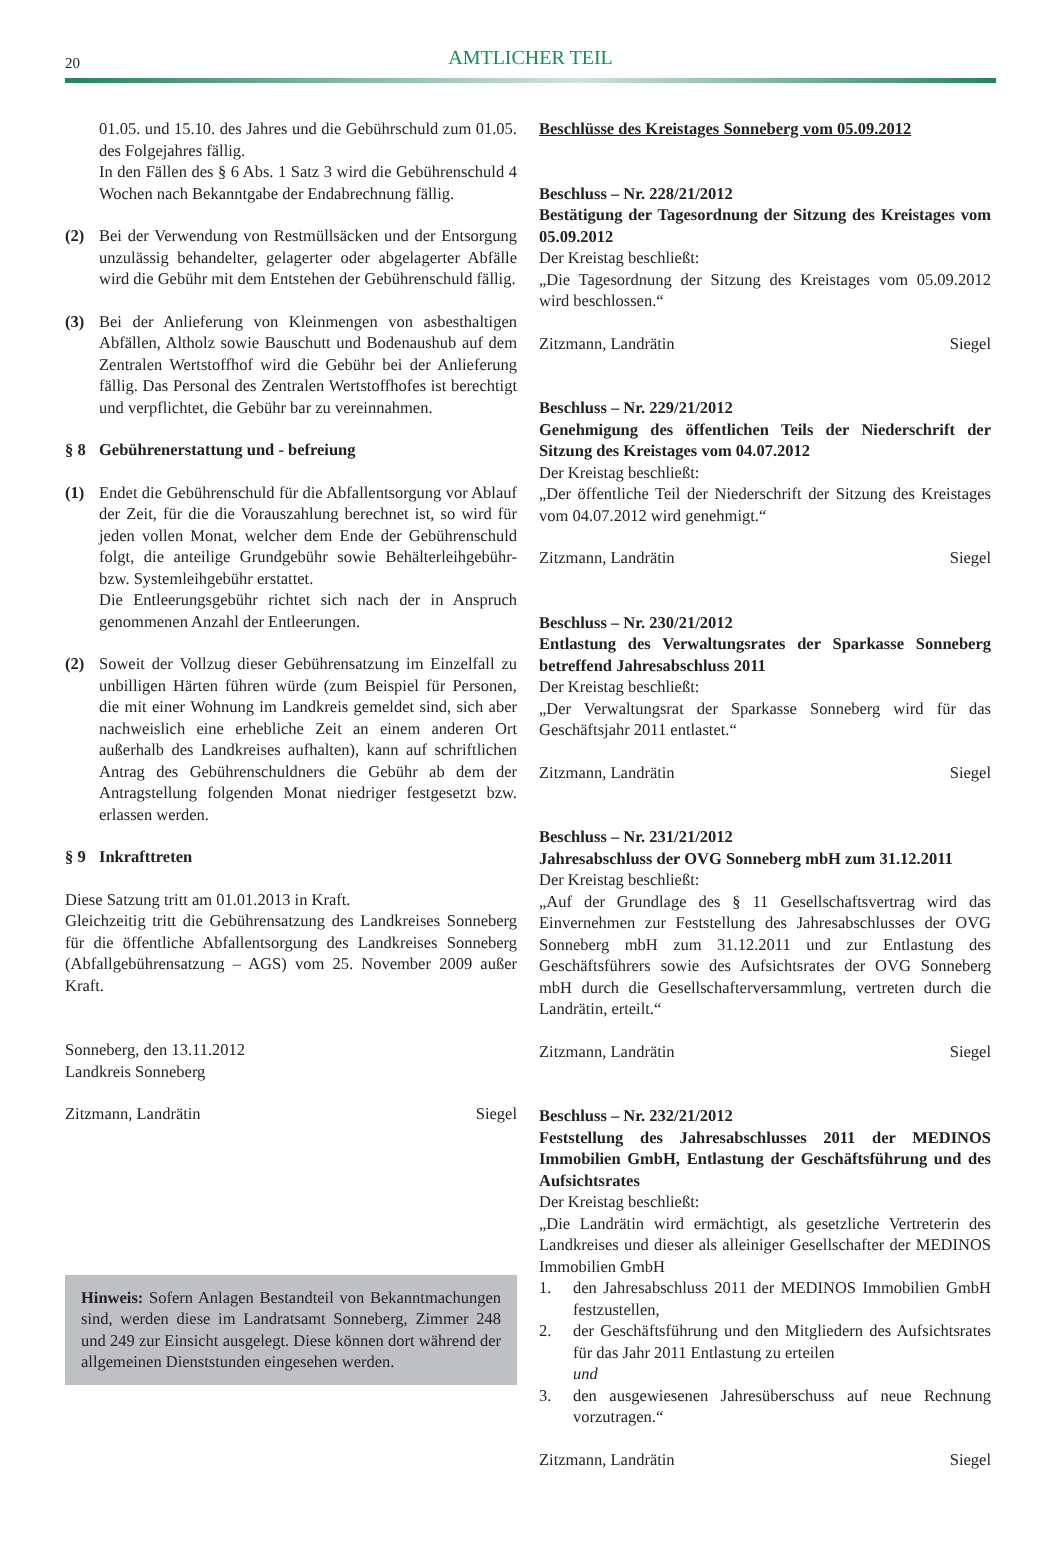20
AMTLICHER TEIL
01.05. und 15.10. des Jahres und die Gebührschuld zum 01.05. des Folgejahres fällig.
In den Fällen des § 6 Abs. 1 Satz 3 wird die Gebührenschuld 4 Wochen nach Bekanntgabe der Endabrechnung fällig.
(2) Bei der Verwendung von Restmüllsäcken und der Entsorgung unzulässig behandelter, gelagerter oder abgelagerter Abfälle wird die Gebühr mit dem Entstehen der Gebührenschuld fällig.
(3) Bei der Anlieferung von Kleinmengen von asbesthaltigen Abfällen, Altholz sowie Bauschutt und Bodenaushub auf dem Zentralen Wertstoffhof wird die Gebühr bei der Anlieferung fällig. Das Personal des Zentralen Wertstoffhofes ist berechtigt und verpflichtet, die Gebühr bar zu vereinnahmen.
§ 8 Gebührenerstattung und - befreiung
(1) Endet die Gebührenschuld für die Abfallentsorgung vor Ablauf der Zeit, für die die Vorauszahlung berechnet ist, so wird für jeden vollen Monat, welcher dem Ende der Gebührenschuld folgt, die anteilige Grundgebühr sowie Behälterleihgebühr- bzw. Systemleihgebühr erstattet.
Die Entleerungsgebühr richtet sich nach der in Anspruch genommenen Anzahl der Entleerungen.
(2) Soweit der Vollzug dieser Gebührensatzung im Einzelfall zu unbilligen Härten führen würde (zum Beispiel für Personen, die mit einer Wohnung im Landkreis gemeldet sind, sich aber nachweislich eine erhebliche Zeit an einem anderen Ort außerhalb des Landkreises aufhalten), kann auf schriftlichen Antrag des Gebührenschuldners die Gebühr ab dem der Antragstellung folgenden Monat niedriger festgesetzt bzw. erlassen werden.
§ 9 Inkrafttreten
Diese Satzung tritt am 01.01.2013 in Kraft.
Gleichzeitig tritt die Gebührensatzung des Landkreises Sonneberg für die öffentliche Abfallentsorgung des Landkreises Sonneberg (Abfallgebührensatzung – AGS) vom 25. November 2009 außer Kraft.
Sonneberg, den 13.11.2012
Landkreis Sonneberg
Zitzmann, Landrätin Siegel
Hinweis: Sofern Anlagen Bestandteil von Bekanntmachungen sind, werden diese im Landratsamt Sonneberg, Zimmer 248 und 249 zur Einsicht ausgelegt. Diese können dort während der allgemeinen Dienststunden eingesehen werden.
Beschlüsse des Kreistages Sonneberg vom 05.09.2012
Beschluss – Nr. 228/21/2012
Bestätigung der Tagesordnung der Sitzung des Kreistages vom 05.09.2012
Der Kreistag beschließt:
„Die Tagesordnung der Sitzung des Kreistages vom 05.09.2012 wird beschlossen.“
Zitzmann, Landrätin Siegel
Beschluss – Nr. 229/21/2012
Genehmigung des öffentlichen Teils der Niederschrift der Sitzung des Kreistages vom 04.07.2012
Der Kreistag beschließt:
„Der öffentliche Teil der Niederschrift der Sitzung des Kreistages vom 04.07.2012 wird genehmigt.“
Zitzmann, Landrätin Siegel
Beschluss – Nr. 230/21/2012
Entlastung des Verwaltungsrates der Sparkasse Sonneberg betreffend Jahresabschluss 2011
Der Kreistag beschließt:
„Der Verwaltungsrat der Sparkasse Sonneberg wird für das Geschäftsjahr 2011 entlastet.“
Zitzmann, Landrätin Siegel
Beschluss – Nr. 231/21/2012
Jahresabschluss der OVG Sonneberg mbH zum 31.12.2011
Der Kreistag beschließt:
„Auf der Grundlage des § 11 Gesellschaftsvertrag wird das Einvernehmen zur Feststellung des Jahresabschlusses der OVG Sonneberg mbH zum 31.12.2011 und zur Entlastung des Geschäftsführers sowie des Aufsichtsrates der OVG Sonneberg mbH durch die Gesellschafterversammlung, vertreten durch die Landrätin, erteilt.“
Zitzmann, Landrätin Siegel
Beschluss – Nr. 232/21/2012
Feststellung des Jahresabschlusses 2011 der MEDINOS Immobilien GmbH, Entlastung der Geschäftsführung und des Aufsichtsrates
Der Kreistag beschließt:
„Die Landrätin wird ermächtigt, als gesetzliche Vertreterin des Landkreises und dieser als alleiniger Gesellschafter der MEDINOS Immobilien GmbH
1. den Jahresabschluss 2011 der MEDINOS Immobilien GmbH festzustellen,
2. der Geschäftsführung und den Mitgliedern des Aufsichtsrates für das Jahr 2011 Entlastung zu erteilen
und
3. den ausgewiesenen Jahresüberschuss auf neue Rechnung vorzutragen.“
Zitzmann, Landrätin Siegel